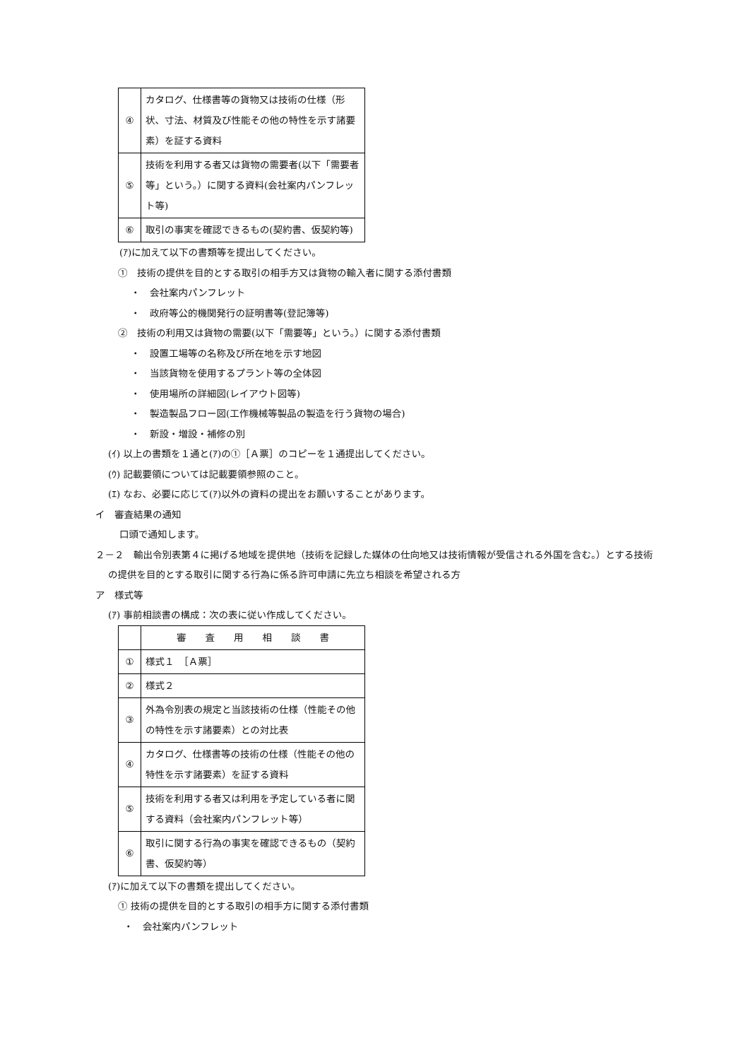| ④ | カタログ、仕様書等の貨物又は技術の仕様（形状、寸法、材質及び性能その他の特性を示す諸要素）を証する資料 |
| ⑤ | 技術を利用する者又は貨物の需要者(以下「需要者等」という。）に関する資料(会社案内パンフレット等) |
| ⑥ | 取引の事実を確認できるもの(契約書、仮契約等) |
(ｱ)に加えて以下の書類等を提出してください。
①　技術の提供を目的とする取引の相手方又は貨物の輸入者に関する添付書類
・　会社案内パンフレット
・　政府等公的機関発行の証明書等(登記簿等)
②　技術の利用又は貨物の需要(以下「需要等」という。）に関する添付書類
・　設置工場等の名称及び所在地を示す地図
・　当該貨物を使用するプラント等の全体図
・　使用場所の詳細図(レイアウト図等)
・　製造製品フロー図(工作機械等製品の製造を行う貨物の場合)
・　新設・増設・補修の別
(ｲ) 以上の書類を１通と(ｱ)の①［Ａ票］のコピーを１通提出してください。
(ｳ) 記載要領については記載要領参照のこと。
(ｴ) なお、必要に応じて(ｱ)以外の資料の提出をお願いすることがあります。
イ　審査結果の通知
口頭で通知します。
２－２　輸出令別表第４に掲げる地域を提供地（技術を記録した媒体の仕向地又は技術情報が受信される外国を含む。）とする技術の提供を目的とする取引に関する行為に係る許可申請に先立ち相談を希望される方
ア　様式等
(ｱ) 事前相談書の構成：次の表に従い作成してください。
| | 審 査 用 相 談 書 |
| ① | 様式１ ［Ａ票］ |
| ② | 様式２ |
| ③ | 外為令別表の規定と当該技術の仕様（性能その他の特性を示す諸要素）との対比表 |
| ④ | カタログ、仕様書等の技術の仕様（性能その他の特性を示す諸要素）を証する資料 |
| ⑤ | 技術を利用する者又は利用を予定している者に関する資料（会社案内パンフレット等） |
| ⑥ | 取引に関する行為の事実を確認できるもの（契約書、仮契約等） |
(ｱ)に加えて以下の書類を提出してください。
① 技術の提供を目的とする取引の相手方に関する添付書類
・　会社案内パンフレット